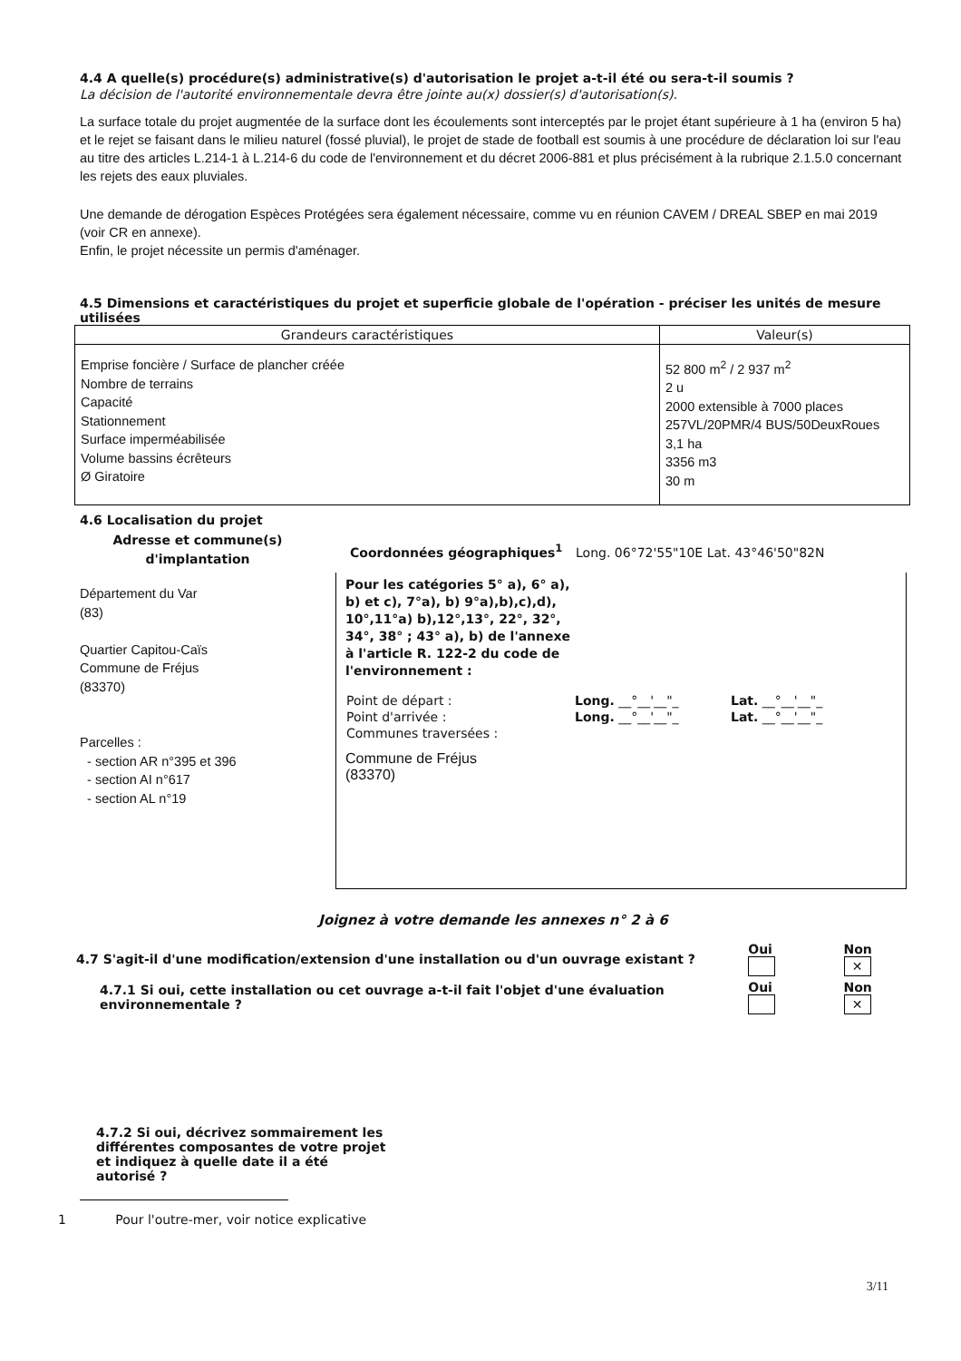4.4 A quelle(s) procédure(s) administrative(s) d'autorisation le projet a-t-il été ou sera-t-il soumis ?
La décision de l'autorité environnementale devra être jointe au(x) dossier(s) d'autorisation(s).
La surface totale du projet augmentée de la surface dont les écoulements sont interceptés par le projet étant supérieure à 1 ha (environ 5 ha) et le rejet se faisant dans le milieu naturel (fossé pluvial), le projet de stade de football est soumis à une procédure de déclaration loi sur l'eau au titre des articles L.214-1 à L.214-6 du code de l'environnement et du décret 2006-881 et plus précisément à la rubrique 2.1.5.0 concernant les rejets des eaux pluviales.
Une demande de dérogation Espèces Protégées sera également nécessaire, comme vu en réunion CAVEM / DREAL SBEP en mai 2019 (voir CR en annexe).
Enfin, le projet nécessite un permis d'aménager.
4.5 Dimensions et caractéristiques du projet et superficie globale de l'opération - préciser les unités de mesure utilisées
| Grandeurs caractéristiques | Valeur(s) |
| --- | --- |
| Emprise foncière / Surface de plancher créée Nombre de terrains Capacité Stationnement Surface imperméabilisée Volume bassins écrêteurs Ø Giratoire | 52 800 m<sup>2</sup> / 2 937 m<sup>2</sup> 2 u 2000 extensible à 7000 places 257VL/20PMR/4 BUS/50DeuxRoues 3,1 ha 3356 m3 30 m |
4.6 Localisation du projet
Adresse et commune(s) d'implantation
Département du Var
(83)
Quartier Capitou-Caïs
Commune de Fréjus
(83370)
Parcelles :
- section AR n°395 et 396
- section AI n°617
- section AL n°19
Coordonnées géographiques<sup>1</sup> Long. 06°72'55"10E Lat. 43°46'50"82N
Pour les catégories 5° a), 6° a), b) et c), 7°a), b) 9°a),b),c),d), 10°,11°a) b),12°,13°, 22°, 32°, 34°, 38° ; 43° a), b) de l'annexe à l'article R. 122-2 du code de l'environnement :
| Point de départ : | Long. __°__'__"_ | Lat. __°__'__"_ |
| Point d'arrivée : | Long. __°__'__"_ | Lat. __°__'__"_ |
| Communes traversées : | | |
Commune de Fréjus
(83370)
Joignez à votre demande les annexes n° 2 à 6
| 4.7 S'agit-il d'une modification/extension d'une installation ou d'un ouvrage existant ? | | Oui | Non ✕ |
| | 4.7.1 Si oui, cette installation ou cet ouvrage a-t-il fait l'objet d'une évaluation environnementale ? | Oui | Non ✕ |
4.7.2 Si oui, décrivez sommairement les différentes composantes de votre projet et indiquez à quelle date il a été autorisé ?
1 Pour l'outre-mer, voir notice explicative
3/11